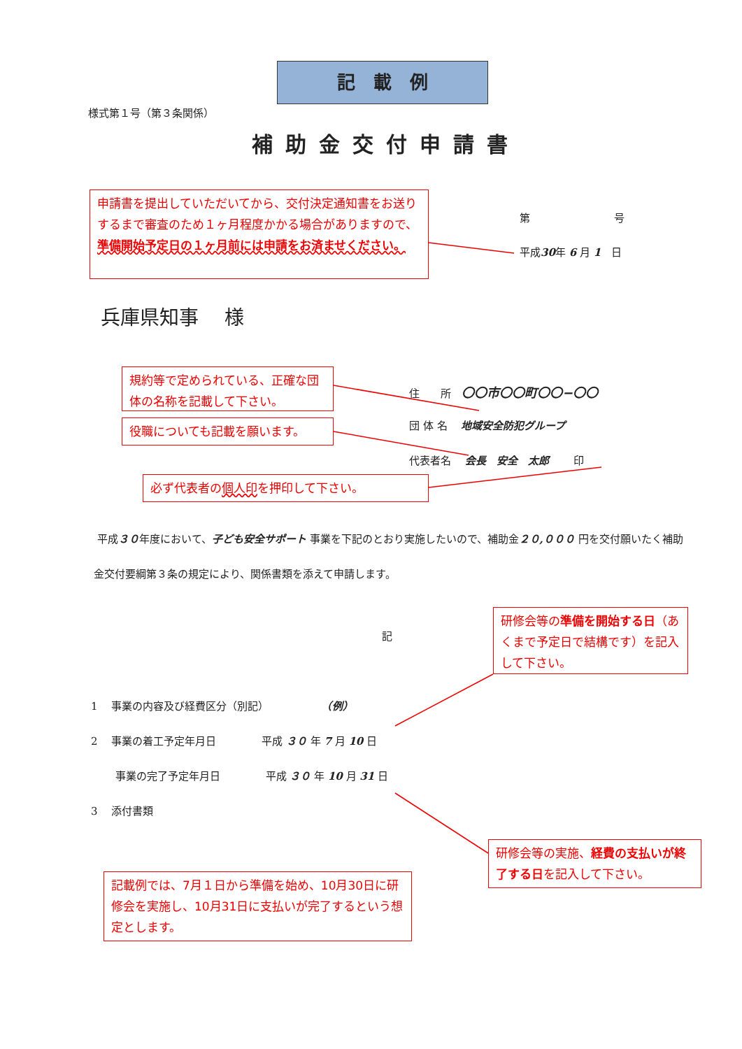記　載　例
様式第１号（第３条関係）
補助金交付申請書
申請書を提出していただいてから、交付決定通知書をお送りするまで審査のため１ヶ月程度かかる場合がありますので、準備開始予定日の１ヶ月前には申請をお済ませください。
第　　　　　　　　号
平成30年 6 月 1　日
兵庫県知事　 様
規約等で定められている、正確な団体の名称を記載して下さい。
役職についても記載を願います。
必ず代表者の個人印を押印して下さい。
住　　所　〇〇市〇〇町〇〇−〇〇
団 体 名　 地域安全防犯グループ
代表者名　 会長　安全　太郎　　 印
平成３０年度において、子ども安全サポート 事業を下記のとおり実施したいので、補助金２０,０００ 円を交付願いたく補助金交付要綱第３条の規定により、関係書類を添えて申請します。
研修会等の準備を開始する日（あくまで予定日で結構です）を記入して下さい。
記
1　 事業の内容及び経費区分（別記）　　　　　　（例）
2　 事業の着工予定年月日　　　　 平成 ３０ 年 7 月 10 日
　　 事業の完了予定年月日　　　　 平成 ３０ 年 10 月 31 日
3　 添付書類
研修会等の実施、経費の支払いが終了する日を記入して下さい。
記載例では、7月１日から準備を始め、10月30日に研修会を実施し、10月31日に支払いが完了するという想定とします。